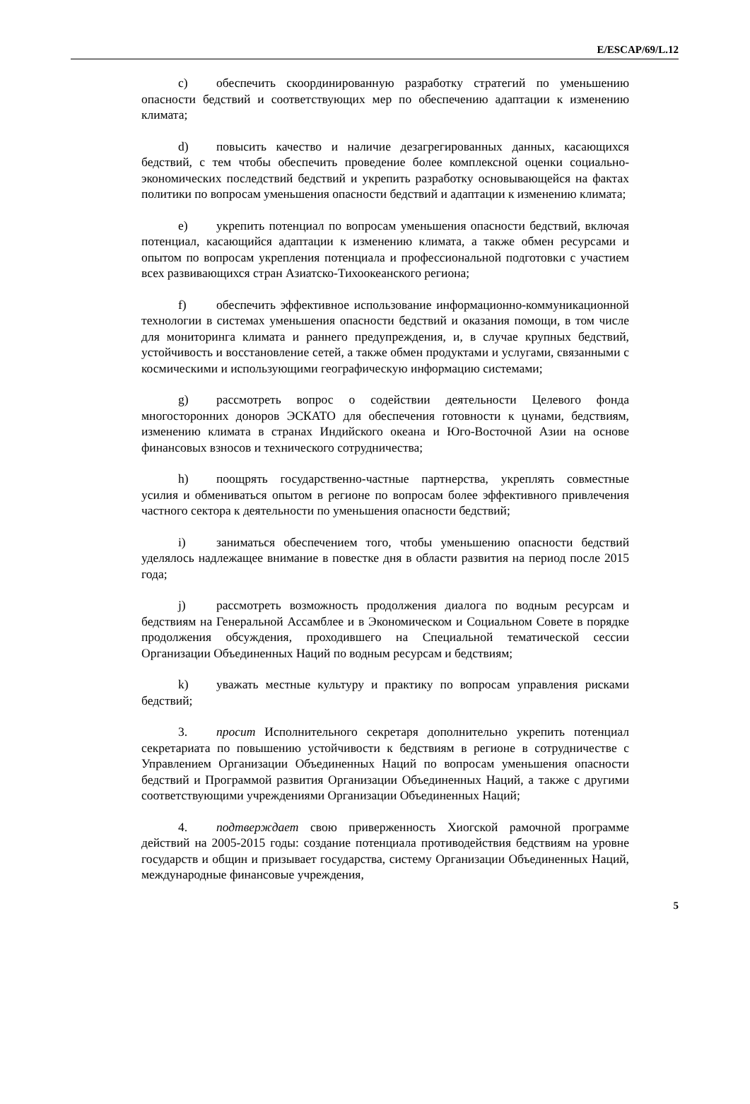E/ESCAP/69/L.12
c) обеспечить скоординированную разработку стратегий по уменьшению опасности бедствий и соответствующих мер по обеспечению адаптации к изменению климата;
d) повысить качество и наличие дезагрегированных данных, касающихся бедствий, с тем чтобы обеспечить проведение более комплексной оценки социально-экономических последствий бедствий и укрепить разработку основывающейся на фактах политики по вопросам уменьшения опасности бедствий и адаптации к изменению климата;
e) укрепить потенциал по вопросам уменьшения опасности бедствий, включая потенциал, касающийся адаптации к изменению климата, а также обмен ресурсами и опытом по вопросам укрепления потенциала и профессиональной подготовки с участием всех развивающихся стран Азиатско-Тихоокеанского региона;
f) обеспечить эффективное использование информационно-коммуникационной технологии в системах уменьшения опасности бедствий и оказания помощи, в том числе для мониторинга климата и раннего предупреждения, и, в случае крупных бедствий, устойчивость и восстановление сетей, а также обмен продуктами и услугами, связанными с космическими и использующими географическую информацию системами;
g) рассмотреть вопрос о содействии деятельности Целевого фонда многосторонних доноров ЭСКАТО для обеспечения готовности к цунами, бедствиям, изменению климата в странах Индийского океана и Юго-Восточной Азии на основе финансовых взносов и технического сотрудничества;
h) поощрять государственно-частные партнерства, укреплять совместные усилия и обмениваться опытом в регионе по вопросам более эффективного привлечения частного сектора к деятельности по уменьшения опасности бедствий;
i) заниматься обеспечением того, чтобы уменьшению опасности бедствий уделялось надлежащее внимание в повестке дня в области развития на период после 2015 года;
j) рассмотреть возможность продолжения диалога по водным ресурсам и бедствиям на Генеральной Ассамблее и в Экономическом и Социальном Совете в порядке продолжения обсуждения, проходившего на Специальной тематической сессии Организации Объединенных Наций по водным ресурсам и бедствиям;
k) уважать местные культуру и практику по вопросам управления рисками бедствий;
3. просит Исполнительного секретаря дополнительно укрепить потенциал секретариата по повышению устойчивости к бедствиям в регионе в сотрудничестве с Управлением Организации Объединенных Наций по вопросам уменьшения опасности бедствий и Программой развития Организации Объединенных Наций, а также с другими соответствующими учреждениями Организации Объединенных Наций;
4. подтверждает свою приверженность Хиогской рамочной программе действий на 2005-2015 годы: создание потенциала противодействия бедствиям на уровне государств и общин и призывает государства, систему Организации Объединенных Наций, международные финансовые учреждения,
5